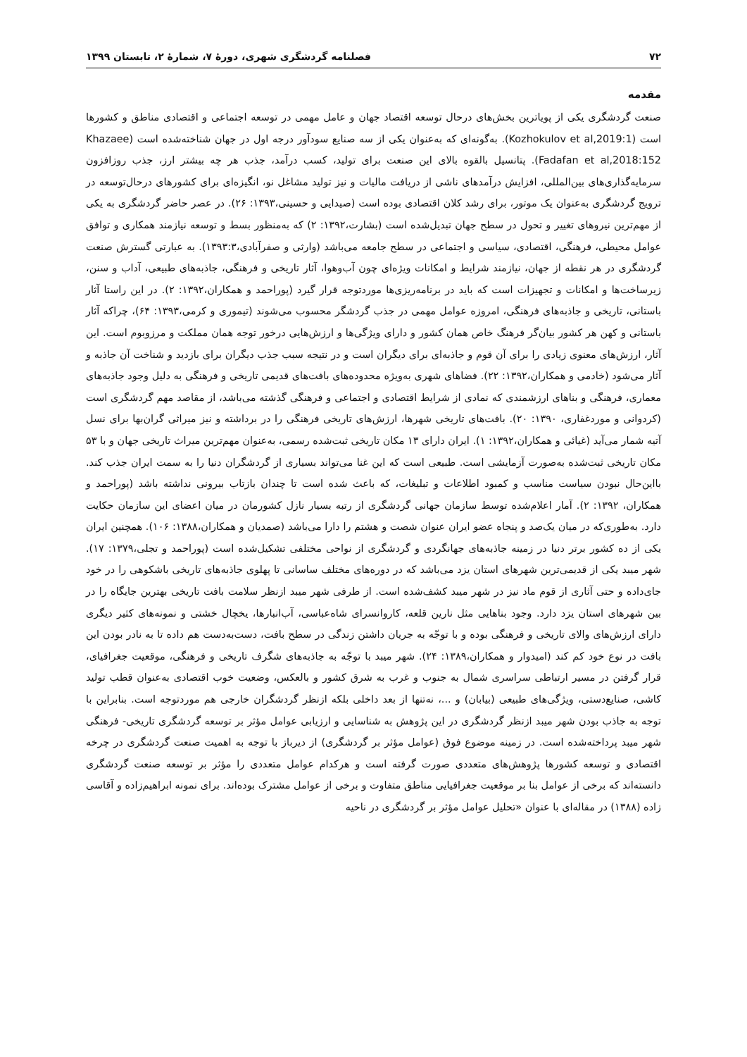۷۲ فصلنامه گردشگری شهری، دورهٔ ۷، شمارهٔ ۲، تابستان ۱۳۹۹
مقدمه
صنعت گردشگری یکی از پویاترین بخش‌های درحال توسعه اقتصاد جهان و عامل مهمی در توسعه اجتماعی و اقتصادی مناطق و کشورها است (Kozhokulov et al,2019:1). به‌گونه‌ای که به‌عنوان یکی از سه صنایع سودآور درجه اول در جهان شناخته‌شده است (Khazaee Fadafan et al,2018:152). پتانسیل بالقوه بالای این صنعت برای تولید، کسب درآمد، جذب هر چه بیشتر ارز، جذب روزافزون سرمایه‌گذاری‌های بین‌المللی، افزایش درآمدهای ناشی از دریافت مالیات و نیز تولید مشاغل نو، انگیزه‌ای برای کشورهای درحال‌توسعه در ترویج گردشگری به‌عنوان یک موتور، برای رشد کلان اقتصادی بوده است (صیدایی و حسینی،۱۳۹۳: ۲۶). در عصر حاضر گردشگری به یکی از مهم‌ترین نیروهای تغییر و تحول در سطح جهان تبدیل‌شده است (بشارت،۱۳۹۲: ۲) که به‌منظور بسط و توسعه نیازمند همکاری و توافق عوامل محیطی، فرهنگی، اقتصادی، سیاسی و اجتماعی در سطح جامعه می‌باشد (وارثی و صفرآبادی،۱۳۹۳:۳). به عبارتی گسترش صنعت گردشگری در هر نقطه از جهان، نیازمند شرایط و امکانات ویژه‌ای چون آب‌وهوا، آثار تاریخی و فرهنگی، جاذبه‌های طبیعی، آداب و سنن، زیرساخت‌ها و امکانات و تجهیزات است که باید در برنامه‌ریزی‌ها موردتوجه قرار گیرد (پوراحمد و همکاران،۱۳۹۲: ۲). در این راستا آثار باستانی، تاریخی و جاذبه‌های فرهنگی، امروزه عوامل مهمی در جذب گردشگر محسوب می‌شوند (تیموری و کرمی،۱۳۹۳: ۶۴)، چراکه آثار باستانی و کهن هر کشور بیان‌گر فرهنگ خاص همان کشور و دارای ویژگی‌ها و ارزش‌هایی درخور توجه همان مملکت و مرزوبوم است. این آثار، ارزش‌های معنوی زیادی را برای آن قوم و جاذبه‌ای برای دیگران است و در نتیجه سبب جذب دیگران برای بازدید و شناخت آن جاذبه و آثار می‌شود (خادمی و همکاران،۱۳۹۲: ۲۲). فضاهای شهری به‌ویژه محدوده‌های بافت‌های قدیمی تاریخی و فرهنگی به دلیل وجود جاذبه‌های معماری، فرهنگی و بناهای ارزشمندی که نمادی از شرایط اقتصادی و اجتماعی و فرهنگی گذشته می‌باشد، از مقاصد مهم گردشگری است (کردوانی و موردغفاری، ۱۳۹۰: ۲۰). بافت‌های تاریخی شهرها، ارزش‌های تاریخی فرهنگی را در برداشته و نیز میراثی گران‌بها برای نسل آتیه شمار می‌آید (غیائی و همکاران،۱۳۹۲: ۱). ایران دارای ۱۳ مکان تاریخی ثبت‌شده رسمی، به‌عنوان مهم‌ترین میراث تاریخی جهان و با ۵۳ مکان تاریخی ثبت‌شده به‌صورت آزمایشی است. طبیعی است که این غنا می‌تواند بسیاری از گردشگران دنیا را به سمت ایران جذب کند. بااین‌حال نبودن سیاست مناسب و کمبود اطلاعات و تبلیغات، که باعث شده است تا چندان بازتاب بیرونی نداشته باشد (پوراحمد و همکاران، ۱۳۹۲: ۲). آمار اعلام‌شده توسط سازمان جهانی گردشگری از رتبه بسیار نازل کشورمان در میان اعضای این سازمان حکایت دارد. به‌طوری‌که در میان یک‌صد و پنجاه عضو ایران عنوان شصت و هشتم را دارا می‌باشد (صمدیان و همکاران،۱۳۸۸: ۱۰۶). همچنین ایران یکی از ده کشور برتر دنیا در زمینه جاذبه‌های جهانگردی و گردشگری از نواحی مختلفی تشکیل‌شده است (پوراحمد و تجلی،۱۳۷۹: ۱۷). شهر میبد یکی از قدیمی‌ترین شهرهای استان یزد می‌باشد که در دوره‌های مختلف ساسانی تا پهلوی جاذبه‌های تاریخی باشکوهی را در خود جای‌داده و حتی آثاری از قوم ماد نیز در شهر میبد کشف‌شده است. از طرفی شهر میبد ازنظر سلامت بافت تاریخی بهترین جایگاه را در بین شهرهای استان یزد دارد. وجود بناهایی مثل نارین قلعه، کاروانسرای شاه‌عباسی، آب‌انبارها، یخچال خشتی و نمونه‌های کثیر دیگری دارای ارزش‌های والای تاریخی و فرهنگی بوده و با توجّه به جریان داشتن زندگی در سطح بافت، دست‌به‌دست هم داده تا به نادر بودن این بافت در نوع خود کم کند (امیدوار و همکاران،۱۳۸۹: ۲۴). شهر میبد با توجّه به جاذبه‌های شگرف تاریخی و فرهنگی، موقعیت جغرافیای، قرار گرفتن در مسیر ارتباطی سراسری شمال به جنوب و غرب به شرق کشور و بالعکس، وضعیت خوب اقتصادی به‌عنوان قطب تولید کاشی، صنایع‌دستی، ویژگی‌های طبیعی (بیابان) و ...، نه‌تنها از بعد داخلی بلکه ازنظر گردشگران خارجی هم موردتوجه است. بنابراین با توجه به جاذب بودن شهر میبد ازنظر گردشگری در این پژوهش به شناسایی و ارزیابی عوامل مؤثر بر توسعه گردشگری تاریخی- فرهنگی شهر میبد پرداخته‌شده است. در زمینه موضوع فوق (عوامل مؤثر بر گردشگری) از دیرباز با توجه به اهمیت صنعت گردشگری در چرخه اقتصادی و توسعه کشورها پژوهش‌های متعددی صورت گرفته است و هرکدام عوامل متعددی را مؤثر بر توسعه صنعت گردشگری دانسته‌اند که برخی از عوامل بنا بر موقعیت جغرافیایی مناطق متفاوت و برخی از عوامل مشترک بوده‌اند. برای نمونه ابراهیم‌زاده و آقاسی زاده (۱۳۸۸) در مقاله‌ای با عنوان «تحلیل عوامل مؤثر بر گردشگری در ناحیه